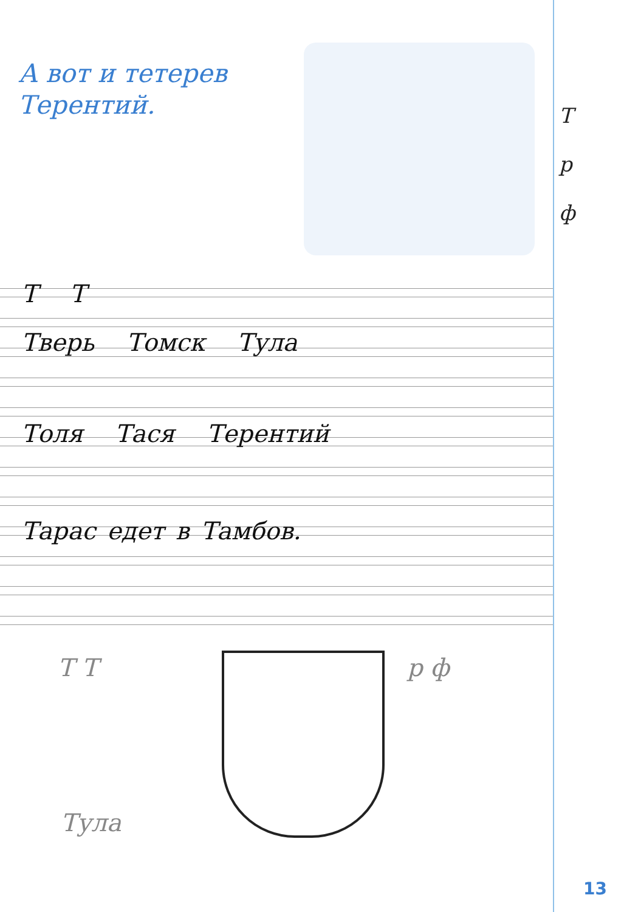А вот и тетерев
Терентий.
Т
р
ф
Т Т
Тверь Томск Тула
Толя Тася Терентий
Тарас едет в Тамбов.
Т Т р ф
Тула
13